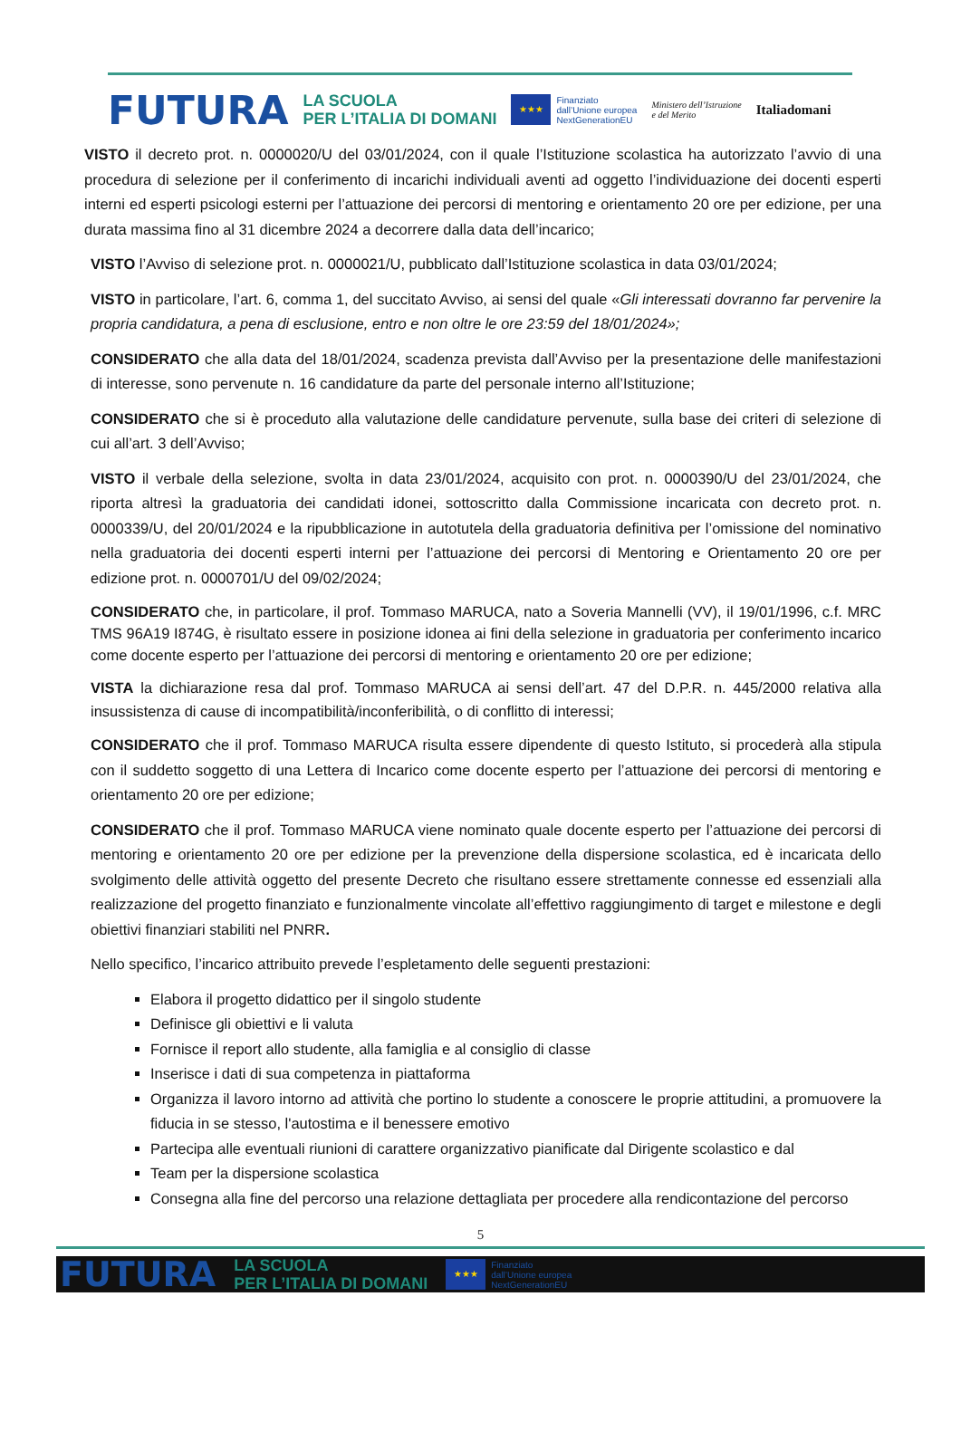FUTURA LA SCUOLA
PER L’ITALIA DI DOMANI ★★★ Finanziato
dall’Unione europea
NextGenerationEU Ministero dell’Istruzione
e del Merito Italiadomani
VISTO il decreto prot. n. 0000020/U del 03/01/2024, con il quale l’Istituzione scolastica ha autorizzato l’avvio di una procedura di selezione per il conferimento di incarichi individuali aventi ad oggetto l’individuazione dei docenti esperti interni ed esperti psicologi esterni per l’attuazione dei percorsi di mentoring e orientamento 20 ore per edizione, per una durata massima fino al 31 dicembre 2024 a decorrere dalla data dell’incarico;
VISTO l’Avviso di selezione prot. n. 0000021/U, pubblicato dall’Istituzione scolastica in data 03/01/2024;
VISTO in particolare, l’art. 6, comma 1, del succitato Avviso, ai sensi del quale «Gli interessati dovranno far pervenire la propria candidatura, a pena di esclusione, entro e non oltre le ore 23:59 del 18/01/2024»;
CONSIDERATO che alla data del 18/01/2024, scadenza prevista dall’Avviso per la presentazione delle manifestazioni di interesse, sono pervenute n. 16 candidature da parte del personale interno all’Istituzione;
CONSIDERATO che si è proceduto alla valutazione delle candidature pervenute, sulla base dei criteri di selezione di cui all’art. 3 dell’Avviso;
VISTO il verbale della selezione, svolta in data 23/01/2024, acquisito con prot. n. 0000390/U del 23/01/2024, che riporta altresì la graduatoria dei candidati idonei, sottoscritto dalla Commissione incaricata con decreto prot. n. 0000339/U, del 20/01/2024 e la ripubblicazione in autotutela della graduatoria definitiva per l’omissione del nominativo nella graduatoria dei docenti esperti interni per l’attuazione dei percorsi di Mentoring e Orientamento 20 ore per edizione prot. n. 0000701/U del 09/02/2024;
CONSIDERATO che, in particolare, il prof. Tommaso MARUCA, nato a Soveria Mannelli (VV), il 19/01/1996, c.f. MRC TMS 96A19 I874G, è risultato essere in posizione idonea ai fini della selezione in graduatoria per conferimento incarico come docente esperto per l’attuazione dei percorsi di mentoring e orientamento 20 ore per edizione;
VISTA la dichiarazione resa dal prof. Tommaso MARUCA ai sensi dell’art. 47 del D.P.R. n. 445/2000 relativa alla insussistenza di cause di incompatibilità/inconferibilità, o di conflitto di interessi;
CONSIDERATO che il prof. Tommaso MARUCA risulta essere dipendente di questo Istituto, si procederà alla stipula con il suddetto soggetto di una Lettera di Incarico come docente esperto per l’attuazione dei percorsi di mentoring e orientamento 20 ore per edizione;
CONSIDERATO che il prof. Tommaso MARUCA viene nominato quale docente esperto per l’attuazione dei percorsi di mentoring e orientamento 20 ore per edizione per la prevenzione della dispersione scolastica, ed è incaricata dello svolgimento delle attività oggetto del presente Decreto che risultano essere strettamente connesse ed essenziali alla realizzazione del progetto finanziato e funzionalmente vincolate all’effettivo raggiungimento di target e milestone e degli obiettivi finanziari stabiliti nel PNRR.
Nello specifico, l’incarico attribuito prevede l’espletamento delle seguenti prestazioni:
Elabora il progetto didattico per il singolo studente
Definisce gli obiettivi e li valuta
Fornisce il report allo studente, alla famiglia e al consiglio di classe
Inserisce i dati di sua competenza in piattaforma
Organizza il lavoro intorno ad attività che portino lo studente a conoscere le proprie attitudini, a promuovere la fiducia in se stesso, l'autostima e il benessere emotivo
Partecipa alle eventuali riunioni di carattere organizzativo pianificate dal Dirigente scolastico e dal
Team per la dispersione scolastica
Consegna alla fine del percorso una relazione dettagliata per procedere alla rendicontazione del percorso
5
FUTURA LA SCUOLA
PER L’ITALIA DI DOMANI ★★★ Finanziato
dall’Unione europea
NextGenerationEU